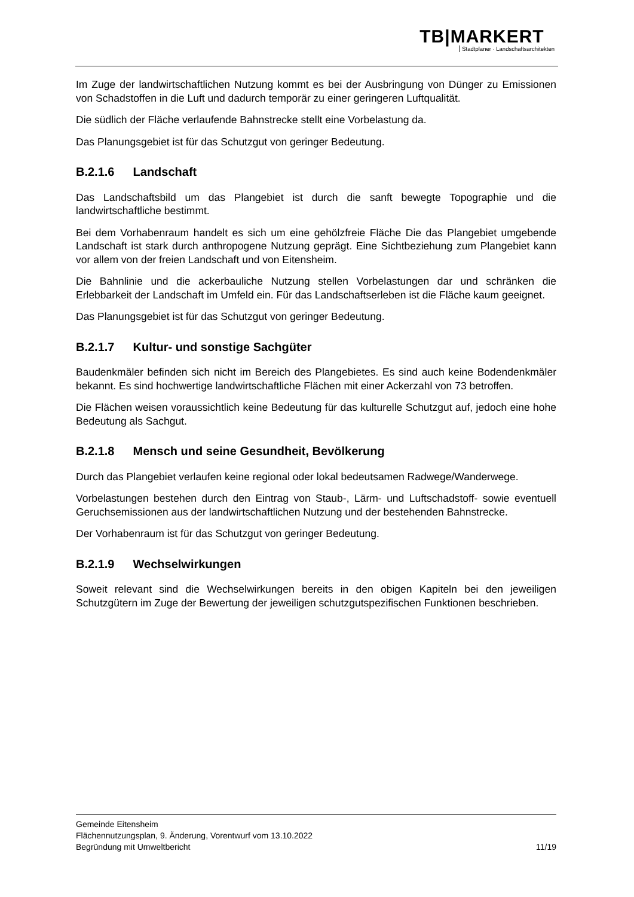TB|MARKERT
Stadtplaner · Landschaftsarchitekten
Im Zuge der landwirtschaftlichen Nutzung kommt es bei der Ausbringung von Dünger zu Emissionen von Schadstoffen in die Luft und dadurch temporär zu einer geringeren Luftqualität.
Die südlich der Fläche verlaufende Bahnstrecke stellt eine Vorbelastung da.
Das Planungsgebiet ist für das Schutzgut von geringer Bedeutung.
B.2.1.6 Landschaft
Das Landschaftsbild um das Plangebiet ist durch die sanft bewegte Topographie und die landwirtschaftliche bestimmt.
Bei dem Vorhabenraum handelt es sich um eine gehölzfreie Fläche Die das Plangebiet umgebende Landschaft ist stark durch anthropogene Nutzung geprägt. Eine Sichtbeziehung zum Plangebiet kann vor allem von der freien Landschaft und von Eitensheim.
Die Bahnlinie und die ackerbauliche Nutzung stellen Vorbelastungen dar und schränken die Erlebbarkeit der Landschaft im Umfeld ein. Für das Landschaftserleben ist die Fläche kaum geeignet.
Das Planungsgebiet ist für das Schutzgut von geringer Bedeutung.
B.2.1.7 Kultur- und sonstige Sachgüter
Baudenkmäler befinden sich nicht im Bereich des Plangebietes. Es sind auch keine Bodendenkmäler bekannt. Es sind hochwertige landwirtschaftliche Flächen mit einer Ackerzahl von 73 betroffen.
Die Flächen weisen voraussichtlich keine Bedeutung für das kulturelle Schutzgut auf, jedoch eine hohe Bedeutung als Sachgut.
B.2.1.8 Mensch und seine Gesundheit, Bevölkerung
Durch das Plangebiet verlaufen keine regional oder lokal bedeutsamen Radwege/Wanderwege.
Vorbelastungen bestehen durch den Eintrag von Staub-, Lärm- und Luftschadstoff- sowie eventuell Geruchsemissionen aus der landwirtschaftlichen Nutzung und der bestehenden Bahnstrecke.
Der Vorhabenraum ist für das Schutzgut von geringer Bedeutung.
B.2.1.9 Wechselwirkungen
Soweit relevant sind die Wechselwirkungen bereits in den obigen Kapiteln bei den jeweiligen Schutzgütern im Zuge der Bewertung der jeweiligen schutzgutspezifischen Funktionen beschrieben.
Gemeinde Eitensheim
Flächennutzungsplan, 9. Änderung, Vorentwurf vom 13.10.2022
Begründung mit Umweltbericht 11/19